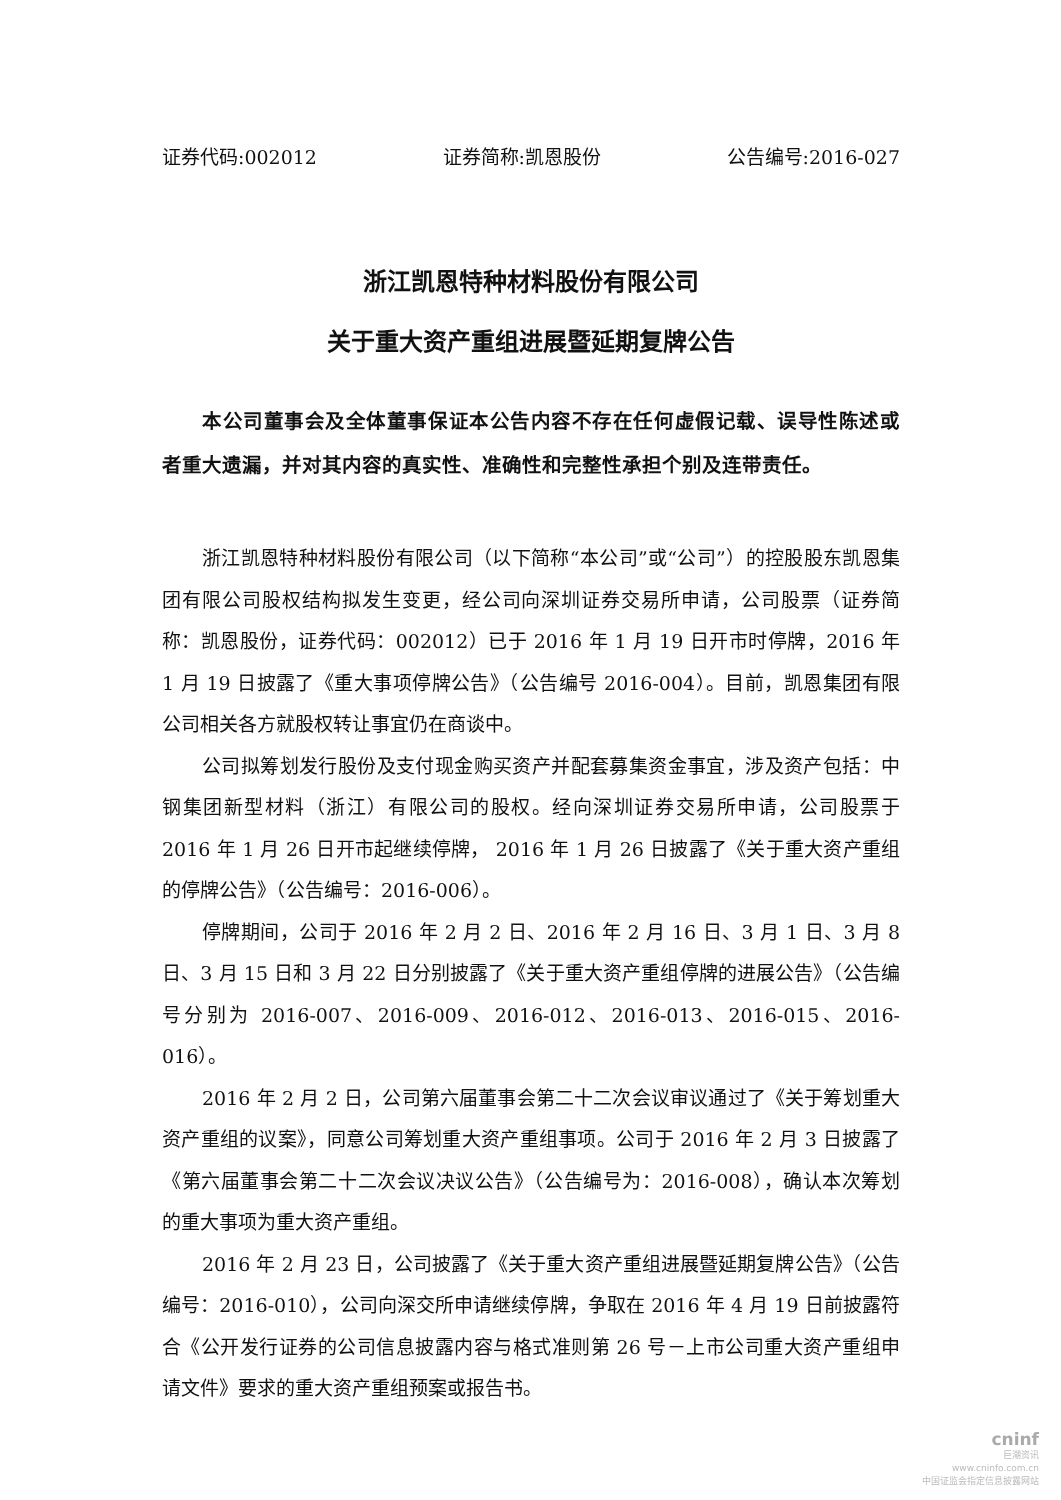证券代码:002012 证券简称:凯恩股份 公告编号:2016-027
浙江凯恩特种材料股份有限公司
关于重大资产重组进展暨延期复牌公告
本公司董事会及全体董事保证本公告内容不存在任何虚假记载、误导性陈述或者重大遗漏，并对其内容的真实性、准确性和完整性承担个别及连带责任。
浙江凯恩特种材料股份有限公司（以下简称“本公司”或“公司”）的控股股东凯恩集团有限公司股权结构拟发生变更，经公司向深圳证券交易所申请，公司股票（证券简称：凯恩股份，证券代码：002012）已于 2016 年 1 月 19 日开市时停牌，2016 年 1 月 19 日披露了《重大事项停牌公告》（公告编号 2016-004）。目前，凯恩集团有限公司相关各方就股权转让事宜仍在商谈中。
公司拟筹划发行股份及支付现金购买资产并配套募集资金事宜，涉及资产包括：中钢集团新型材料（浙江）有限公司的股权。经向深圳证券交易所申请，公司股票于 2016 年 1 月 26 日开市起继续停牌， 2016 年 1 月 26 日披露了《关于重大资产重组的停牌公告》（公告编号：2016-006）。
停牌期间，公司于 2016 年 2 月 2 日、2016 年 2 月 16 日、3 月 1 日、3 月 8 日、3 月 15 日和 3 月 22 日分别披露了《关于重大资产重组停牌的进展公告》（公告编号分别为 2016-007、2016-009、2016-012、2016-013、2016-015、2016-016）。
2016 年 2 月 2 日，公司第六届董事会第二十二次会议审议通过了《关于筹划重大资产重组的议案》，同意公司筹划重大资产重组事项。公司于 2016 年 2 月 3 日披露了《第六届董事会第二十二次会议决议公告》（公告编号为：2016-008），确认本次筹划的重大事项为重大资产重组。
2016 年 2 月 23 日，公司披露了《关于重大资产重组进展暨延期复牌公告》（公告编号：2016-010），公司向深交所申请继续停牌，争取在 2016 年 4 月 19 日前披露符合《公开发行证券的公司信息披露内容与格式准则第 26 号－上市公司重大资产重组申请文件》要求的重大资产重组预案或报告书。
cninf
巨潮资讯
www.cninfo.com.cn
中国证监会指定信息披露网站